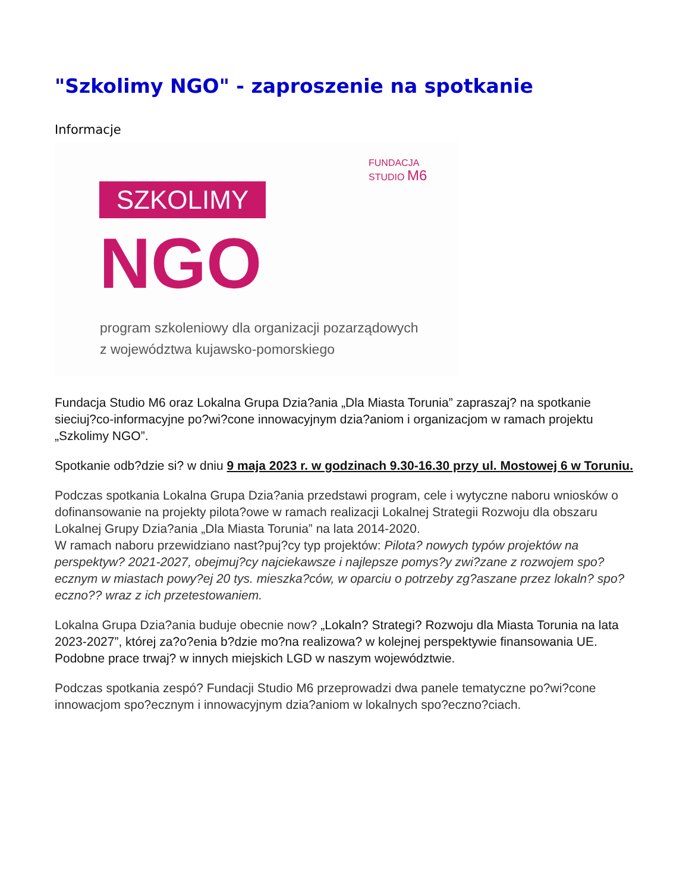"Szkolimy NGO" - zaproszenie na spotkanie
Informacje
FUNDACJA
STUDIO M6
SZKOLIMY
NGO
program szkoleniowy dla organizacji pozarządowych
z województwa kujawsko-pomorskiego
Fundacja Studio M6 oraz Lokalna Grupa Dzia?ania „Dla Miasta Torunia” zapraszaj? na spotkanie sieciuj?co-informacyjne po?wi?cone innowacyjnym dzia?aniom i organizacjom w ramach projektu „Szkolimy NGO”.
Spotkanie odb?dzie si? w dniu 9 maja 2023 r. w godzinach 9.30-16.30 przy ul. Mostowej 6 w Toruniu.
Podczas spotkania Lokalna Grupa Dzia?ania przedstawi program, cele i wytyczne naboru wniosków o dofinansowanie na projekty pilota?owe w ramach realizacji Lokalnej Strategii Rozwoju dla obszaru Lokalnej Grupy Dzia?ania „Dla Miasta Torunia” na lata 2014-2020.
W ramach naboru przewidziano nast?puj?cy typ projektów: Pilota? nowych typów projektów na perspektyw? 2021-2027, obejmuj?cy najciekawsze i najlepsze pomys?y zwi?zane z rozwojem spo?ecznym w miastach powy?ej 20 tys. mieszka?ców, w oparciu o potrzeby zg?aszane przez lokaln? spo?eczno?? wraz z ich przetestowaniem.
Lokalna Grupa Dzia?ania buduje obecnie now? „Lokaln? Strategi? Rozwoju dla Miasta Torunia na lata 2023-2027”, której za?o?enia b?dzie mo?na realizowa? w kolejnej perspektywie finansowania UE. Podobne prace trwaj? w innych miejskich LGD w naszym województwie.
Podczas spotkania zespó? Fundacji Studio M6 przeprowadzi dwa panele tematyczne po?wi?cone innowacjom spo?ecznym i innowacyjnym dzia?aniom w lokalnych spo?eczno?ciach.